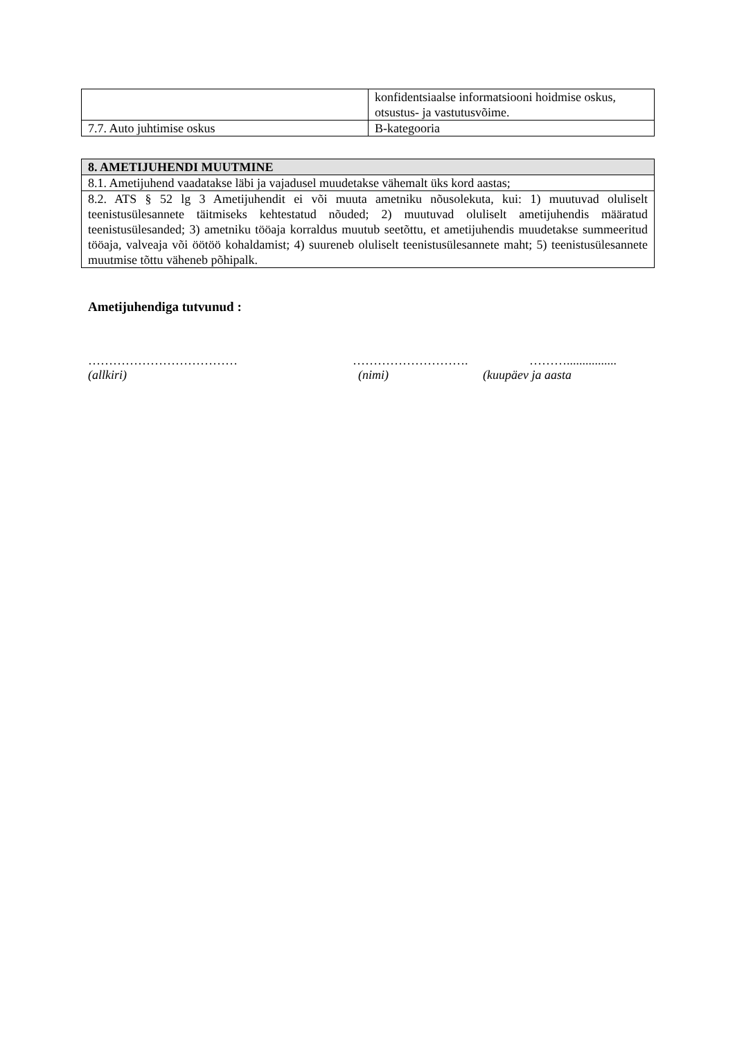| | konfidentsiaalse informatsiooni hoidmise oskus, otsustus- ja vastutusvõime. |
| 7.7. Auto juhtimise oskus | B-kategooria |
| 8. AMETIJUHENDI MUUTMINE |
| --- |
| 8.1. Ametijuhend vaadatakse läbi ja vajadusel muudetakse vähemalt üks kord aastas; |
| 8.2. ATS § 52 lg 3 Ametijuhendit ei või muuta ametniku nõusolekuta, kui: 1) muutuvad oluliselt teenistusülesannete täitmiseks kehtestatud nõuded; 2) muutuvad oluliselt ametijuhendis määratud teenistusülesanded; 3) ametniku tööaja korraldus muutub seetõttu, et ametijuhendis muudetakse summeeritud tööaja, valveaja või öötöö kohaldamist; 4) suureneb oluliselt teenistusülesannete maht; 5) teenistusülesannete muutmise tõttu väheneb põhipalk. |
Ametijuhendiga tutvunud :
……………………………… ………………………. ………................
(allkiri) (nimi) (kuupäev ja aasta